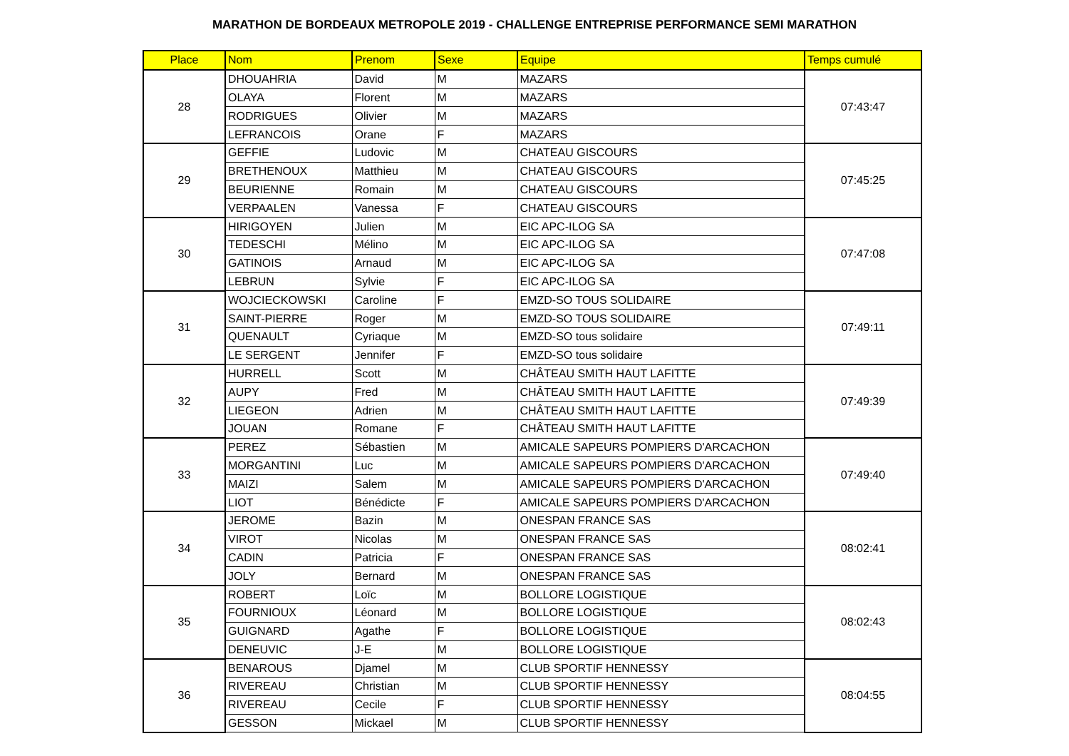MARATHON DE BORDEAUX METROPOLE 2019 - CHALLENGE ENTREPRISE PERFORMANCE SEMI MARATHON
| Place | Nom | Prenom | Sexe | Equipe | Temps cumulé |
| --- | --- | --- | --- | --- | --- |
| 28 | DHOUAHRIA | David | M | MAZARS | 07:43:47 |
| | OLAYA | Florent | M | MAZARS | |
| | RODRIGUES | Olivier | M | MAZARS | |
| | LEFRANCOIS | Orane | F | MAZARS | |
| 29 | GEFFIE | Ludovic | M | CHATEAU GISCOURS | 07:45:25 |
| | BRETHENOUX | Matthieu | M | CHATEAU GISCOURS | |
| | BEURIENNE | Romain | M | CHATEAU GISCOURS | |
| | VERPAALEN | Vanessa | F | CHATEAU GISCOURS | |
| 30 | HIRIGOYEN | Julien | M | EIC APC-ILOG SA | 07:47:08 |
| | TEDESCHI | Mélino | M | EIC APC-ILOG SA | |
| | GATINOIS | Arnaud | M | EIC APC-ILOG SA | |
| | LEBRUN | Sylvie | F | EIC APC-ILOG SA | |
| 31 | WOJCIECKOWSKI | Caroline | F | EMZD-SO TOUS SOLIDAIRE | 07:49:11 |
| | SAINT-PIERRE | Roger | M | EMZD-SO TOUS SOLIDAIRE | |
| | QUENAULT | Cyriaque | M | EMZD-SO tous solidaire | |
| | LE SERGENT | Jennifer | F | EMZD-SO tous solidaire | |
| 32 | HURRELL | Scott | M | CHÂTEAU SMITH HAUT LAFITTE | 07:49:39 |
| | AUPY | Fred | M | CHÂTEAU SMITH HAUT LAFITTE | |
| | LIEGEON | Adrien | M | CHÂTEAU SMITH HAUT LAFITTE | |
| | JOUAN | Romane | F | CHÂTEAU SMITH HAUT LAFITTE | |
| 33 | PEREZ | Sébastien | M | AMICALE SAPEURS POMPIERS D'ARCACHON | 07:49:40 |
| | MORGANTINI | Luc | M | AMICALE SAPEURS POMPIERS D'ARCACHON | |
| | MAIZI | Salem | M | AMICALE SAPEURS POMPIERS D'ARCACHON | |
| | LIOT | Bénédicte | F | AMICALE SAPEURS POMPIERS D'ARCACHON | |
| 34 | JEROME | Bazin | M | ONESPAN FRANCE SAS | 08:02:41 |
| | VIROT | Nicolas | M | ONESPAN FRANCE SAS | |
| | CADIN | Patricia | F | ONESPAN FRANCE SAS | |
| | JOLY | Bernard | M | ONESPAN FRANCE SAS | |
| 35 | ROBERT | Loïc | M | BOLLORE LOGISTIQUE | 08:02:43 |
| | FOURNIOUX | Léonard | M | BOLLORE LOGISTIQUE | |
| | GUIGNARD | Agathe | F | BOLLORE LOGISTIQUE | |
| | DENEUVIC | J-E | M | BOLLORE LOGISTIQUE | |
| 36 | BENAROUS | Djamel | M | CLUB SPORTIF HENNESSY | 08:04:55 |
| | RIVEREAU | Christian | M | CLUB SPORTIF HENNESSY | |
| | RIVEREAU | Cecile | F | CLUB SPORTIF HENNESSY | |
| | GESSON | Mickael | M | CLUB SPORTIF HENNESSY | |